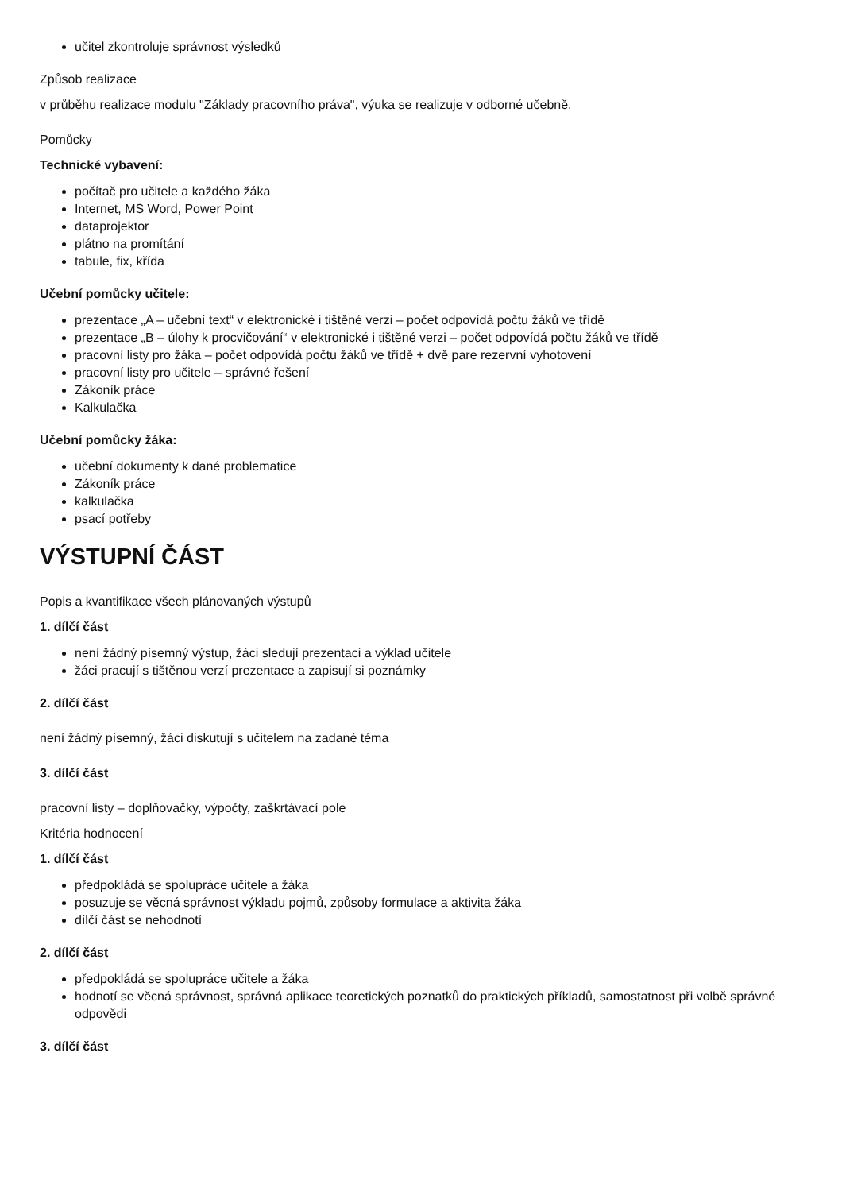učitel zkontroluje správnost výsledků
Způsob realizace
v průběhu realizace modulu "Základy pracovního práva", výuka se realizuje v odborné učebně.
Pomůcky
Technické vybavení:
počítač pro učitele a každého žáka
Internet, MS Word, Power Point
dataprojektor
plátno na promítání
tabule, fix, křída
Učební pomůcky učitele:
prezentace „A – učební text“ v elektronické i tištěné verzi – počet odpovídá počtu žáků ve třídě
prezentace „B – úlohy k procvičování“ v elektronické i tištěné verzi – počet odpovídá počtu žáků ve třídě
pracovní listy pro žáka – počet odpovídá počtu žáků ve třídě + dvě pare rezervní vyhotovení
pracovní listy pro učitele – správné řešení
Zákoník práce
Kalkulačka
Učební pomůcky žáka:
učební dokumenty k dané problematice
Zákoník práce
kalkulačka
psací potřeby
VÝSTUPNÍ ČÁST
Popis a kvantifikace všech plánovaných výstupů
1. dílčí část
není žádný písemný výstup, žáci sledují prezentaci a výklad učitele
žáci pracují s tištěnou verzí prezentace a zapisují si poznámky
2. dílčí část
není žádný písemný, žáci diskutují s učitelem na zadané téma
3. dílčí část
pracovní listy – doplňovačky, výpočty, zaškrtávací pole
Kritéria hodnocení
1. dílčí část
předpokládá se spolupráce učitele a žáka
posuzuje se věcná správnost výkladu pojmů, způsoby formulace a aktivita žáka
dílčí část se nehodnotí
2. dílčí část
předpokládá se spolupráce učitele a žáka
hodnotí se věcná správnost, správná aplikace teoretických poznatků do praktických příkladů, samostatnost při volbě správné odpovědi
3. dílčí část